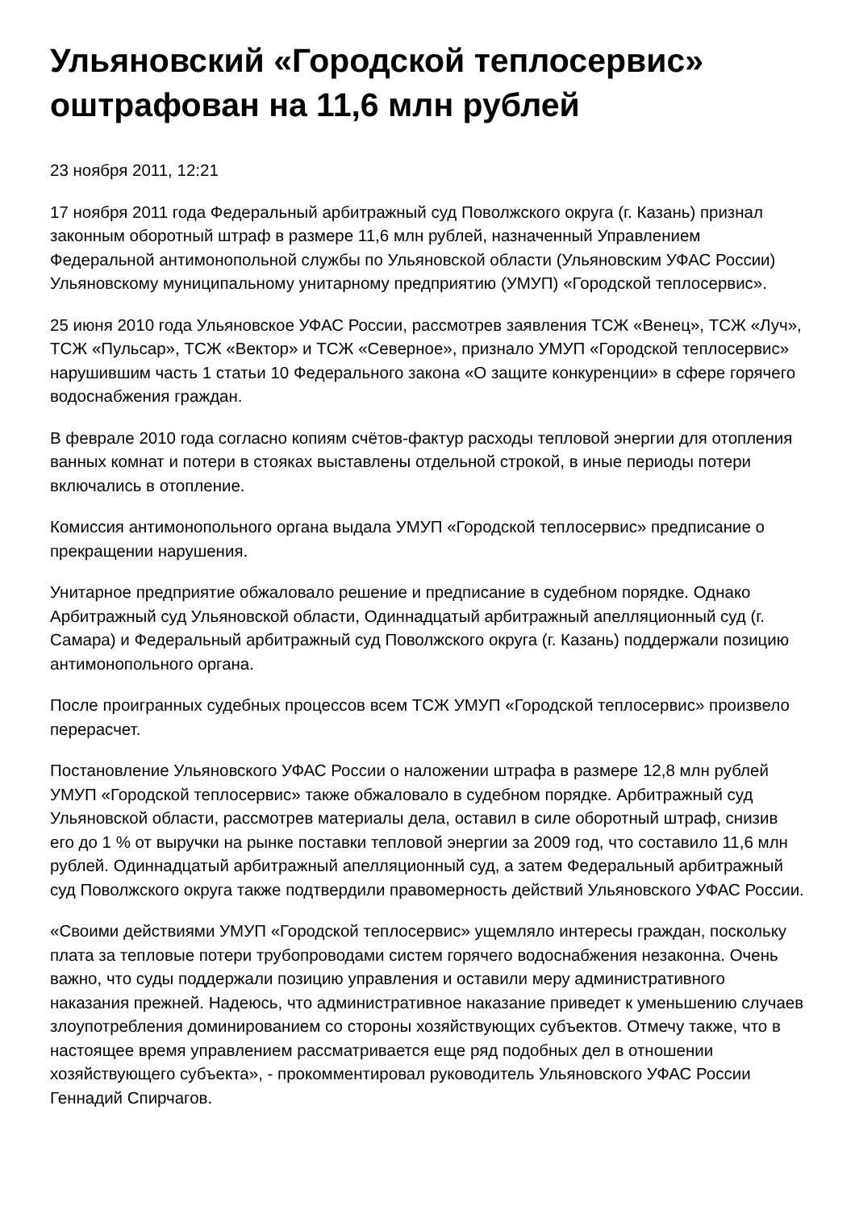Ульяновский «Городской теплосервис» оштрафован на 11,6 млн рублей
23 ноября 2011, 12:21
17 ноября 2011 года Федеральный арбитражный суд Поволжского округа (г. Казань) признал законным оборотный штраф в размере 11,6 млн рублей, назначенный Управлением Федеральной антимонопольной службы по Ульяновской области (Ульяновским УФАС России) Ульяновскому муниципальному унитарному предприятию (УМУП) «Городской теплосервис».
25 июня 2010 года Ульяновское УФАС России, рассмотрев заявления ТСЖ «Венец», ТСЖ «Луч», ТСЖ «Пульсар», ТСЖ «Вектор» и ТСЖ «Северное», признало УМУП «Городской теплосервис» нарушившим часть 1 статьи 10 Федерального закона «О защите конкуренции» в сфере горячего водоснабжения граждан.
В феврале 2010 года согласно копиям счётов-фактур расходы тепловой энергии для отопления ванных комнат и потери в стояках выставлены отдельной строкой, в иные периоды потери включались в отопление.
Комиссия антимонопольного органа выдала УМУП «Городской теплосервис» предписание о прекращении нарушения.
Унитарное предприятие обжаловало решение и предписание в судебном порядке. Однако Арбитражный суд Ульяновской области, Одиннадцатый арбитражный апелляционный суд (г. Самара) и Федеральный арбитражный суд Поволжского округа (г. Казань) поддержали позицию антимонопольного органа.
После проигранных судебных процессов всем ТСЖ УМУП «Городской теплосервис» произвело перерасчет.
Постановление Ульяновского УФАС России о наложении штрафа в размере 12,8 млн рублей УМУП «Городской теплосервис» также обжаловало в судебном порядке. Арбитражный суд Ульяновской области, рассмотрев материалы дела, оставил в силе оборотный штраф, снизив его до 1 % от выручки на рынке поставки тепловой энергии за 2009 год, что составило 11,6 млн рублей. Одиннадцатый арбитражный апелляционный суд, а затем Федеральный арбитражный суд Поволжского округа также подтвердили правомерность действий Ульяновского УФАС России.
«Своими действиями УМУП «Городской теплосервис» ущемляло интересы граждан, поскольку плата за тепловые потери трубопроводами систем горячего водоснабжения незаконна. Очень важно, что суды поддержали позицию управления и оставили меру административного наказания прежней. Надеюсь, что административное наказание приведет к уменьшению случаев злоупотребления доминированием со стороны хозяйствующих субъектов. Отмечу также, что в настоящее время управлением рассматривается еще ряд подобных дел в отношении хозяйствующего субъекта», - прокомментировал руководитель Ульяновского УФАС России Геннадий Спирчагов.